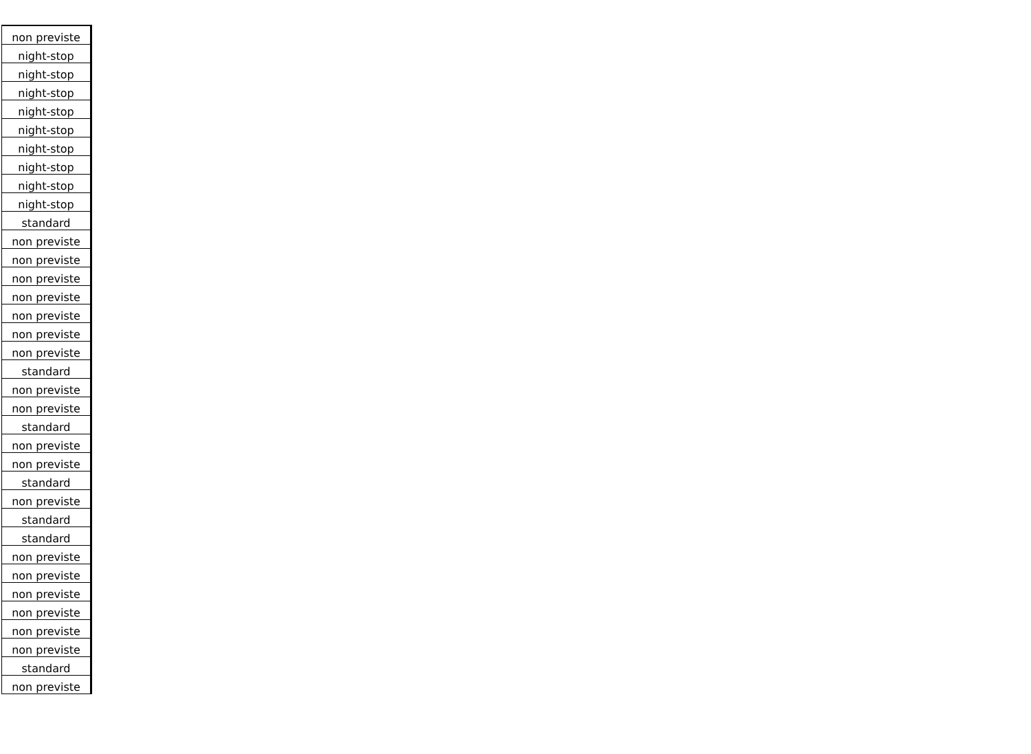| non previste |
| night-stop |
| night-stop |
| night-stop |
| night-stop |
| night-stop |
| night-stop |
| night-stop |
| night-stop |
| night-stop |
| standard |
| non previste |
| non previste |
| non previste |
| non previste |
| non previste |
| non previste |
| non previste |
| standard |
| non previste |
| non previste |
| standard |
| non previste |
| non previste |
| standard |
| non previste |
| standard |
| standard |
| non previste |
| non previste |
| non previste |
| non previste |
| non previste |
| non previste |
| standard |
| non previste |